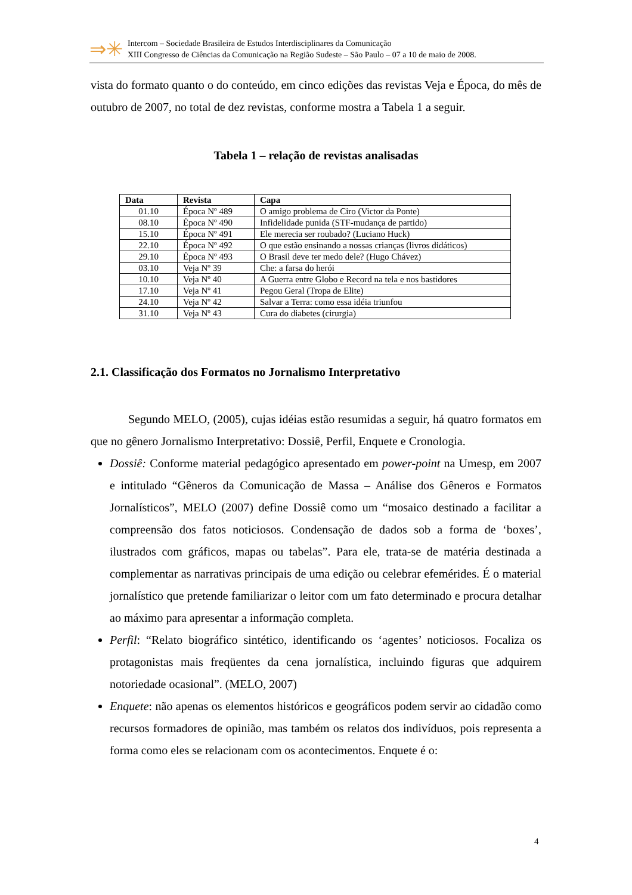⇒✳
Intercom – Sociedade Brasileira de Estudos Interdisciplinares da Comunicação
XIII Congresso de Ciências da Comunicação na Região Sudeste – São Paulo – 07 a 10 de maio de 2008.
vista do formato quanto o do conteúdo, em cinco edições das revistas Veja e Época, do mês de outubro de 2007, no total de dez revistas, conforme mostra a Tabela 1 a seguir.
Tabela 1 – relação de revistas analisadas
| Data | Revista | Capa |
| --- | --- | --- |
| 01.10 | Época Nº 489 | O amigo problema de Ciro (Victor da Ponte) |
| 08.10 | Época Nº 490 | Infidelidade punida (STF-mudança de partido) |
| 15.10 | Época Nº 491 | Ele merecia ser roubado? (Luciano Huck) |
| 22.10 | Época Nº 492 | O que estão ensinando a nossas crianças (livros didáticos) |
| 29.10 | Época Nº 493 | O Brasil deve ter medo dele? (Hugo Chávez) |
| 03.10 | Veja Nº 39 | Che: a farsa do herói |
| 10.10 | Veja Nº 40 | A Guerra entre Globo e Record na tela e nos bastidores |
| 17.10 | Veja Nº 41 | Pegou Geral (Tropa de Elite) |
| 24.10 | Veja Nº 42 | Salvar a Terra: como essa idéia triunfou |
| 31.10 | Veja Nº 43 | Cura do diabetes (cirurgia) |
2.1. Classificação dos Formatos no Jornalismo Interpretativo
Segundo MELO, (2005), cujas idéias estão resumidas a seguir, há quatro formatos em que no gênero Jornalismo Interpretativo: Dossiê, Perfil, Enquete e Cronologia.
Dossiê: Conforme material pedagógico apresentado em power-point na Umesp, em 2007 e intitulado “Gêneros da Comunicação de Massa – Análise dos Gêneros e Formatos Jornalísticos”, MELO (2007) define Dossiê como um “mosaico destinado a facilitar a compreensão dos fatos noticiosos. Condensação de dados sob a forma de ‘boxes’, ilustrados com gráficos, mapas ou tabelas”. Para ele, trata-se de matéria destinada a complementar as narrativas principais de uma edição ou celebrar efemérides. É o material jornalístico que pretende familiarizar o leitor com um fato determinado e procura detalhar ao máximo para apresentar a informação completa.
Perfil: “Relato biográfico sintético, identificando os ‘agentes’ noticiosos. Focaliza os protagonistas mais freqüentes da cena jornalística, incluindo figuras que adquirem notoriedade ocasional”. (MELO, 2007)
Enquete: não apenas os elementos históricos e geográficos podem servir ao cidadão como recursos formadores de opinião, mas também os relatos dos indivíduos, pois representa a forma como eles se relacionam com os acontecimentos. Enquete é o:
4